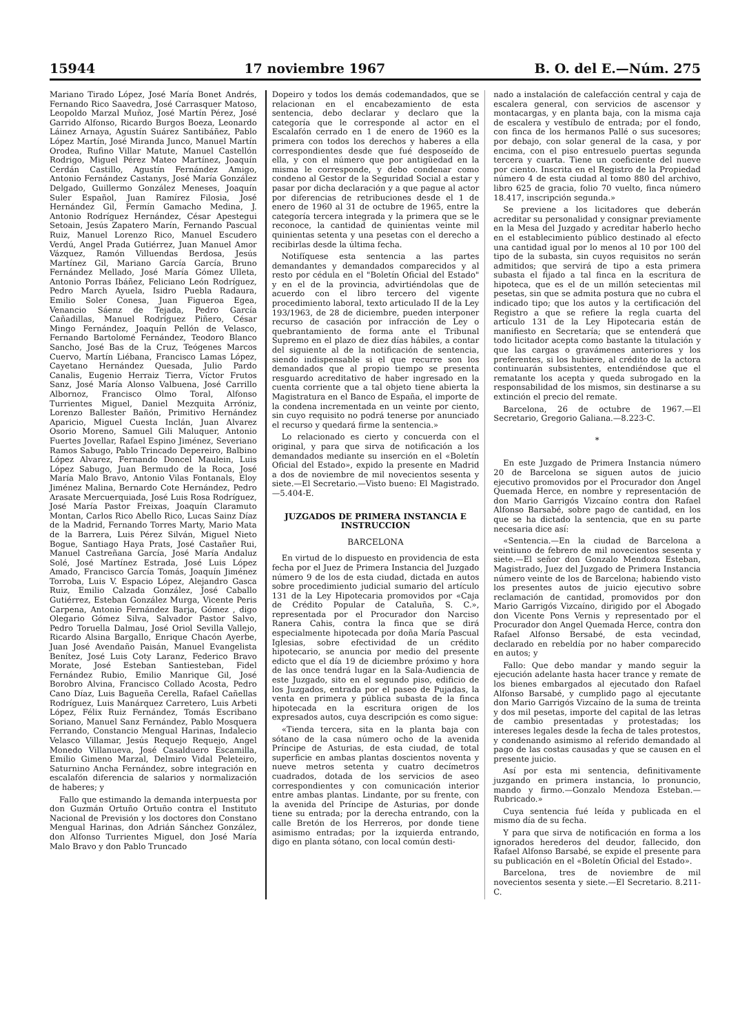15944 17 noviembre 1967 B. O. del E.—Núm. 275
Mariano Tirado López, José María Bonet Andrés, Fernando Rico Saavedra, José Carrasquer Matoso, Leopoldo Marzal Muñoz, José Martín Pérez, José Garrido Alfonso, Ricardo Burgos Boeza, Leonardo Láinez Arnaya, Agustín Suárez Santibáñez, Pablo López Martín, José Miranda Junco, Manuel Martín Orodea, Rufino Villar Matute, Manuel Castellón Rodrigo, Miguel Pérez Mateo Martínez, Joaquín Cerdán Castillo, Agustín Fernández Amigo, Antonio Fernández Castanys, José María González Delgado, Guillermo González Meneses, Joaquín Suler Español, Juan Ramírez Filosia, José Hernández Gil, Fermín Gamacho Medina, J. Antonio Rodríguez Hernández, César Apestegui Setoain, Jesús Zapatero Marín, Fernando Pascual Ruiz, Manuel Lorenzo Rico, Manuel Escudero Verdú, Angel Prada Gutiérrez, Juan Manuel Amor Vázquez, Ramón Villuendas Berdosa, Jesús Martínez Gil, Mariano García García, Bruno Fernández Mellado, José María Gómez Ulleta, Antonio Porras Ibáñez, Feliciano León Rodríguez, Pedro March Ayuela, Isidro Puebla Radaura, Emilio Soler Conesa, Juan Figueroa Egea, Venancio Sáenz de Tejada, Pedro García Cañadillas, Manuel Rodríguez Piñero, César Mingo Fernández, Joaquín Pellón de Velasco, Fernando Bartolomé Fernández, Teodoro Blanco Sancho, José Bas de la Cruz, Teógenes Marcos Cuervo, Martín Liébana, Francisco Lamas López, Cayetano Hernández Quesada, Julio Pardo Canalis, Eugenio Herraiz Tierra, Víctor Frutos Sanz, José María Alonso Valbuena, José Carrillo Albornoz, Francisco Olmo Toral, Alfonso Turrientes Miguel, Daniel Mezquita Arróniz, Lorenzo Ballester Bañón, Primitivo Hernández Aparicio, Miguel Cuesta Inclán, Juan Alvarez Osorio Moreno, Samuel Gili Maluquer, Antonio Fuertes Jovellar, Rafael Espino Jiménez, Severiano Ramos Sabugo, Pablo Trincado Depereiro, Balbino López Alvarez, Fernando Doncel Maulein, Luis López Sabugo, Juan Bermudo de la Roca, José María Malo Bravo, Antonio Vilas Fontanals, Eloy Jiménez Malina, Bernardo Cote Hernández, Pedro Arasate Mercuerquiada, José Luis Rosa Rodríguez, José María Pastor Freixas, Joaquín Claramuto Montan, Carlos Rico Abello Rico, Lucas Sainz Díaz de la Madrid, Fernando Torres Marty, Mario Mata de la Barrera, Luis Pérez Silván, Miguel Nieto Bogue, Santiago Haya Prats, José Castañer Rui, Manuel Castreñana García, José María Andaluz Solé, José Martínez Estrada, José Luis López Amado, Francisco García Tomás, Joaquín Jiménez Torroba, Luis V. Espacio López, Alejandro Gasca Ruiz, Emilio Calzada González, José Caballo Gutiérrez, Esteban González Murga, Vicente Peris Carpena, Antonio Fernández Barja, Gómez , digo Olegario Gómez Silva, Salvador Pastor Salvo, Pedro Toruella Dalmau, José Oriol Sevilla Vallejo, Ricardo Alsina Bargallo, Enrique Chacón Ayerbe, Juan José Avendaño Paisán, Manuel Evangelista Benítez, José Luis Coty Laranz, Federico Bravo Morate, José Esteban Santiesteban, Fidel Fernández Rubio, Emilio Manrique Gil, José Borobro Alvina, Francisco Collado Acosta, Pedro Cano Díaz, Luis Bagueña Cerella, Rafael Cañellas Rodríguez, Luis Manárquez Carretero, Luis Arbeti López, Félix Ruiz Fernández, Tomás Escribano Soriano, Manuel Sanz Fernández, Pablo Mosquera Ferrando, Constancio Mengual Harinas, Indalecio Velasco Villamar, Jesús Requejo Requejo, Angel Monedo Villanueva, José Casalduero Escamilla, Emilio Gimeno Marzal, Delmiro Vidal Peleteiro, Saturnino Ancha Fernández, sobre integración en escalafón diferencia de salarios y normalización de haberes; y
Fallo que estimando la demanda interpuesta por don Guzmán Ortuño Ortuño contra el Instituto Nacional de Previsión y los doctores don Constano Mengual Harinas, don Adrián Sánchez González, don Alfonso Turrientes Miguel, don José María Malo Bravo y don Pablo Truncado
Dopeiro y todos los demás codemandados, que se relacionan en el encabezamiento de esta sentencia, debo declarar y declaro que la categoría que le corresponde al actor en el Escalafón cerrado en 1 de enero de 1960 es la primera con todos los derechos y haberes a ella correspondientes desde que fué desposeído de ella, y con el número que por antigüedad en la misma le corresponde, y debo condenar como condeno al Gestor de la Seguridad Social a estar y pasar por dicha declaración y a que pague al actor por diferencias de retribuciones desde el 1 de enero de 1960 al 31 de octubre de 1965, entre la categoría tercera integrada y la primera que se le reconoce, la cantidad de quinientas veinte mil quinientas setenta y una pesetas con el derecho a recibirlas desde la última fecha.
Notifíquese esta sentencia a las partes demandantes y demandados comparecidos y al resto por cédula en el "Boletín Oficial del Estado" y en el de la provincia, advirtiéndolas que de acuerdo con el libro tercero del vigente procedimiento laboral, texto articulado II de la Ley 193/1963, de 28 de diciembre, pueden interponer recurso de casación por infracción de Ley o quebrantamiento de forma ante el Tribunal Supremo en el plazo de diez días hábiles, a contar del siguiente al de la notificación de sentencia, siendo indispensable si el que recurre son los demandados que al propio tiempo se presenta resguardo acreditativo de haber ingresado en la cuenta corriente que a tal objeto tiene abierta la Magistratura en el Banco de España, el importe de la condena incrementada en un veinte por ciento, sin cuyo requisito no podrá tenerse por anunciado el recurso y quedará firme la sentencia.»
Lo relacionado es cierto y concuerda con el original, y para que sirva de notificación a los demandados mediante su inserción en el «Boletín Oficial del Estado», expido la presente en Madrid a dos de noviembre de mil novecientos sesenta y siete.—El Secretario.—Visto bueno: El Magistrado.—5.404-E.
JUZGADOS DE PRIMERA INSTANCIA E INSTRUCCION
BARCELONA
En virtud de lo dispuesto en providencia de esta fecha por el Juez de Primera Instancia del Juzgado número 9 de los de esta ciudad, dictada en autos sobre procedimiento judicial sumario del artículo 131 de la Ley Hipotecaria promovidos por «Caja de Crédito Popular de Cataluña, S. C.», representada por el Procurador don Narciso Ranera Cahis, contra la finca que se dirá especialmente hipotecada por doña María Pascual Iglesias, sobre efectividad de un crédito hipotecario, se anuncia por medio del presente edicto que el día 19 de diciembre próximo y hora de las once tendrá lugar en la Sala-Audiencia de este Juzgado, sito en el segundo piso, edificio de los Juzgados, entrada por el paseo de Pujadas, la venta en primera y pública subasta de la finca hipotecada en la escritura origen de los expresados autos, cuya descripción es como sigue:
«Tienda tercera, sita en la planta baja con sótano de la casa número ocho de la avenida Príncipe de Asturias, de esta ciudad, de total superficie en ambas plantas doscientos noventa y nueve metros setenta y cuatro decímetros cuadrados, dotada de los servicios de aseo correspondientes y con comunicación interior entre ambas plantas. Lindante, por su frente, con la avenida del Príncipe de Asturias, por donde tiene su entrada; por la derecha entrando, con la calle Bretón de los Herreros, por donde tiene asimismo entradas; por la izquierda entrando, digo en planta sótano, con local común desti-
nado a instalación de calefacción central y caja de escalera general, con servicios de ascensor y montacargas, y en planta baja, con la misma caja de escalera y vestíbulo de entrada; por el fondo, con finca de los hermanos Pallé o sus sucesores; por debajo, con solar general de la casa, y por encima, con el piso entresuelo puertas segunda tercera y cuarta. Tiene un coeficiente del nueve por ciento. Inscrita en el Registro de la Propiedad número 4 de esta ciudad al tomo 880 del archivo, libro 625 de gracia, folio 70 vuelto, finca número 18.417, inscripción segunda.»
Se previene a los licitadores que deberán acreditar su personalidad y consignar previamente en la Mesa del Juzgado y acreditar haberlo hecho en el establecimiento público destinado al efecto una cantidad igual por lo menos al 10 por 100 del tipo de la subasta, sin cuyos requisitos no serán admitidos; que servirá de tipo a esta primera subasta el fijado a tal finca en la escritura de hipoteca, que es el de un millón setecientas mil pesetas, sin que se admita postura que no cubra el indicado tipo; que los autos y la certificación del Registro a que se refiere la regla cuarta del artículo 131 de la Ley Hipotecaria están de manifiesto en Secretaría; que se entenderá que todo licitador acepta como bastante la titulación y que las cargas o gravámenes anteriores y los preferentes, si los hubiere, al crédito de la actora continuarán subsistentes, entendiéndose que el rematante los acepta y queda subrogado en la responsabilidad de los mismos, sin destinarse a su extinción el precio del remate.
Barcelona, 26 de octubre de 1967.—El Secretario, Gregorio Galiana.—8.223-C.
*
En este Juzgado de Primera Instancia número 20 de Barcelona se siguen autos de juicio ejecutivo promovidos por el Procurador don Angel Quemada Herce, en nombre y representación de don Mario Garrigós Vizcaíno contra don Rafael Alfonso Barsabé, sobre pago de cantidad, en los que se ha dictado la sentencia, que en su parte necesaria dice así:
«Sentencia.—En la ciudad de Barcelona a veintiuno de febrero de mil novecientos sesenta y siete.—El señor don Gonzalo Mendoza Esteban, Magistrado, Juez del Juzgado de Primera Instancia número veinte de los de Barcelona; habiendo visto los presentes autos de juicio ejecutivo sobre reclamación de cantidad, promovidos por don Mario Garrigós Vizcaíno, dirigido por el Abogado don Vicente Pons Vernis y representado por el Procurador don Angel Quemada Herce, contra don Rafael Alfonso Bersabé, de esta vecindad, declarado en rebeldía por no haber comparecido en autos; y
Fallo: Que debo mandar y mando seguir la ejecución adelante hasta hacer trance y remate de los bienes embargados al ejecutado don Rafael Alfonso Barsabé, y cumplido pago al ejecutante don Mario Garrigós Vizcaíno de la suma de treinta y dos mil pesetas, importe del capital de las letras de cambio presentadas y protestadas; los intereses legales desde la fecha de tales protestos, y condenando asimismo al referido demandado al pago de las costas causadas y que se causen en el presente juicio.
Así por esta mi sentencia, definitivamente juzgando en primera instancia, lo pronuncio, mando y firmo.—Gonzalo Mendoza Esteban.—Rubricado.»
Cuya sentencia fué leída y publicada en el mismo día de su fecha.
Y para que sirva de notificación en forma a los ignorados herederos del deudor, fallecido, don Rafael Alfonso Barsabé, se expide el presente para su publicación en el «Boletín Oficial del Estado».
Barcelona, tres de noviembre de mil novecientos sesenta y siete.—El Secretario. 8.211-C.